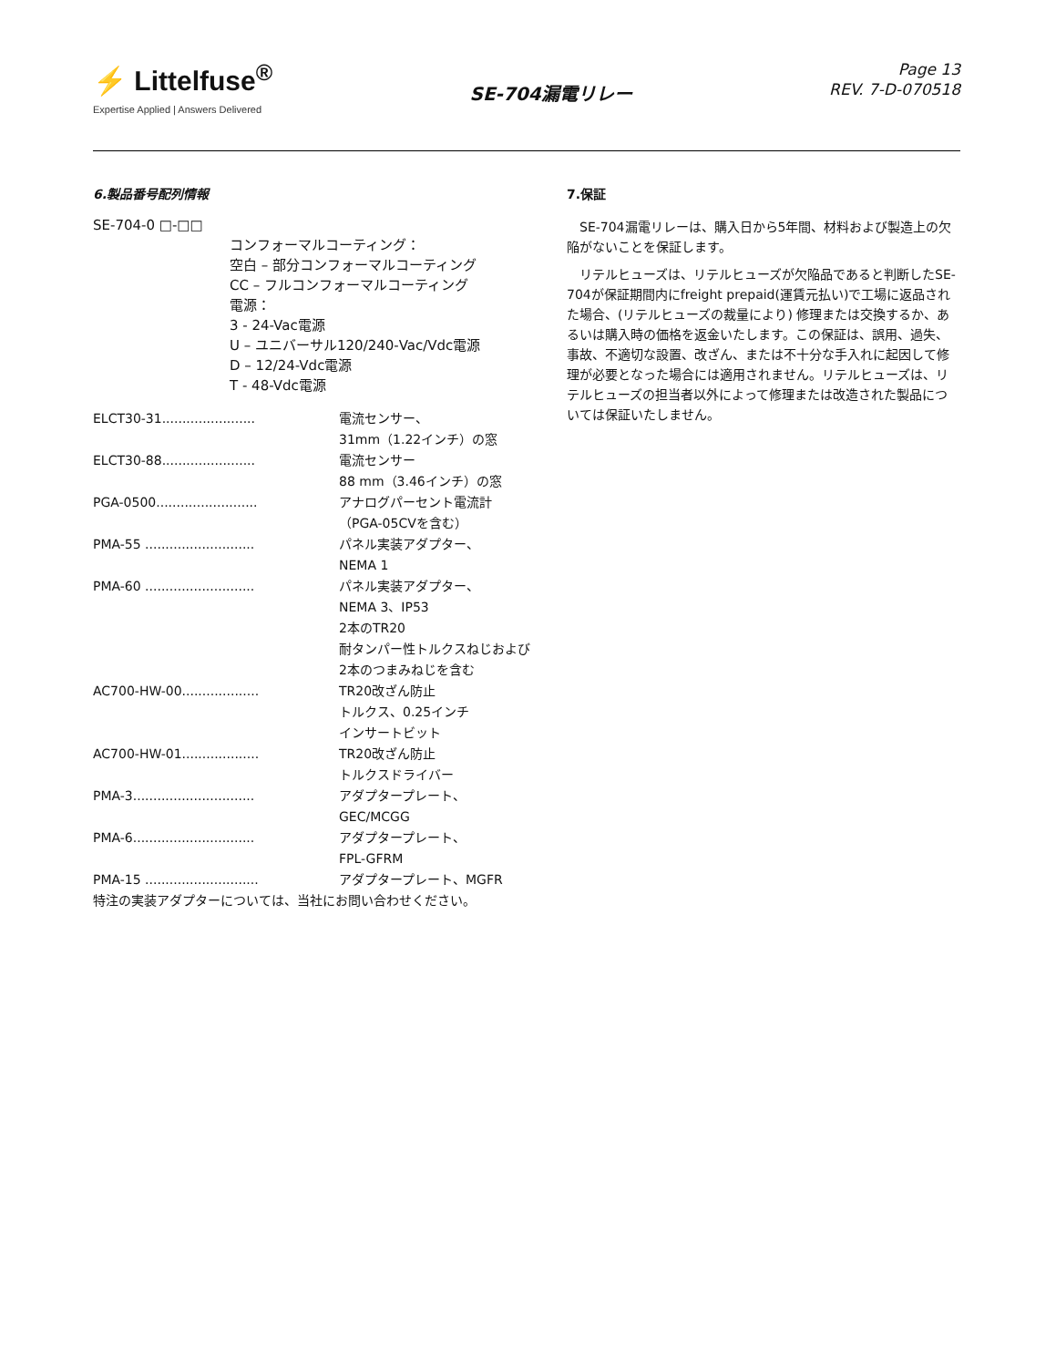⚡ Littelfuse<sup>®</sup>
Expertise Applied | Answers Delivered
SE-704漏電リレー
Page 13
REV. 7-D-070518
6.製品番号配列情報
SE-704-0 □-□□
コンフォーマルコーティング：
空白 – 部分コンフォーマルコーティング
CC – フルコンフォーマルコーティング
電源：
3 - 24-Vac電源
U – ユニバーサル120/240-Vac/Vdc電源
D – 12/24-Vdc電源
T - 48-Vdc電源
| ELCT30-31....................... | 電流センサー、 31mm（1.22インチ）の窓 |
| ELCT30-88....................... | 電流センサー 88 mm（3.46インチ）の窓 |
| PGA-0500......................... | アナログパーセント電流計 （PGA-05CVを含む） |
| PMA-55 ........................... | パネル実装アダプター、 NEMA 1 |
| PMA-60 ........................... | パネル実装アダプター、 NEMA 3、IP53 2本のTR20 耐タンパー性トルクスねじおよび 2本のつまみねじを含む |
| AC700-HW-00................... | TR20改ざん防止 トルクス、0.25インチ インサートビット |
| AC700-HW-01................... | TR20改ざん防止 トルクスドライバー |
| PMA-3.............................. | アダプタープレート、 GEC/MCGG |
| PMA-6.............................. | アダプタープレート、 FPL-GFRM |
| PMA-15 ............................ | アダプタープレート、MGFR |
| 特注の実装アダプターについては、当社にお問い合わせください。 | |
7.保証
SE-704漏電リレーは、購入日から5年間、材料および製造上の欠陥がないことを保証します。
リテルヒューズは、リテルヒューズが欠陥品であると判断したSE-704が保証期間内にfreight prepaid(運賃元払い)で工場に返品された場合、(リテルヒューズの裁量により) 修理または交換するか、あるいは購入時の価格を返金いたします。この保証は、誤用、過失、事故、不適切な設置、改ざん、または不十分な手入れに起因して修理が必要となった場合には適用されません。リテルヒューズは、リテルヒューズの担当者以外によって修理または改造された製品については保証いたしません。